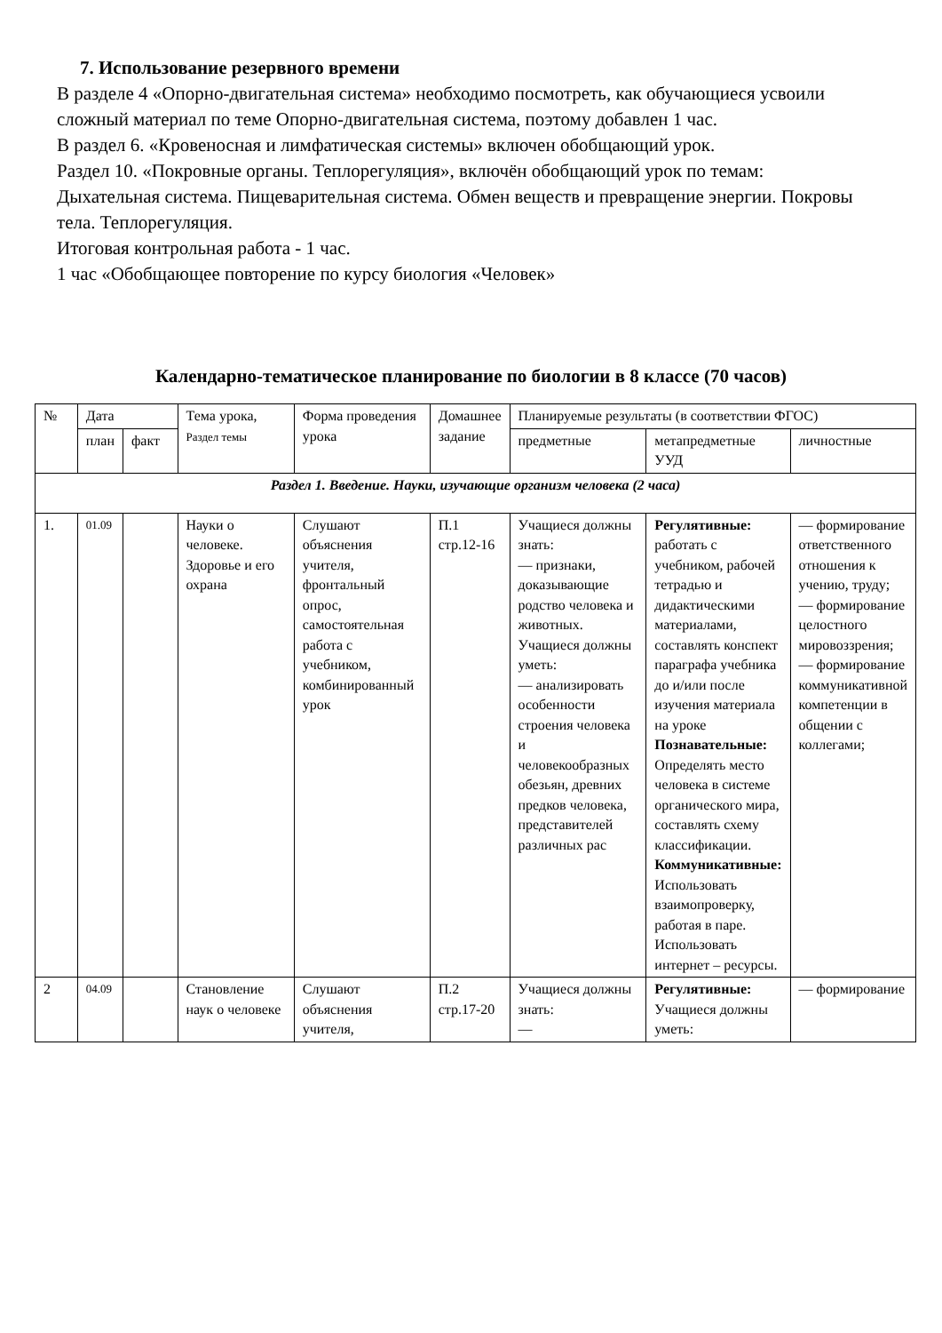7. Использование резервного времени
В разделе 4 «Опорно-двигательная система» необходимо посмотреть, как обучающиеся усвоили сложный материал по теме Опорно-двигательная система, поэтому добавлен 1 час.
В раздел 6. «Кровеносная и лимфатическая системы» включен обобщающий урок.
Раздел 10. «Покровные органы. Теплорегуляция», включён обобщающий урок по темам: Дыхательная система. Пищеварительная система. Обмен веществ и превращение энергии. Покровы тела. Теплорегуляция.
Итоговая контрольная работа - 1 час.
1 час «Обобщающее повторение по курсу биология «Человек»
Календарно-тематическое планирование по биологии в 8 классе (70 часов)
| № | Дата | | Тема урока, Раздел темы | Форма проведения урока | Домашнее задание | Планируемые результаты (в соответствии ФГОС) | | |
| --- | --- | --- | --- | --- | --- | --- | --- | --- |
| | план | факт | | | | предметные | метапредметные УУД | личностные |
| Раздел 1. Введение. Науки, изучающие организм человека (2 часа) | | | | | | | | |
| 1. | 01.09 | | Науки о человеке. Здоровье и его охрана | Слушают объяснения учителя, фронтальный опрос, самостоятельная работа с учебником, комбинированный урок | П.1 стр.12-16 | Учащиеся должны знать: — признаки, доказывающие родство человека и животных. Учащиеся должны уметь: — анализировать особенности строения человека и человекообразных обезьян, древних предков человека, представителей различных рас | Регулятивные: работать с учебником, рабочей тетрадью и дидактическими материалами, составлять конспект параграфа учебника до и/или после изучения материала на уроке Познавательные: Определять место человека в системе органического мира, составлять схему классификации. Коммуникативные: Использовать взаимопроверку, работая в паре. Использовать интернет – ресурсы. | — формирование ответственного отношения к учению, труду; — формирование целостного мировоззрения; — формирование коммуникативной компетенции в общении с коллегами; |
| 2 | 04.09 | | Становление наук о человеке | Слушают объяснения учителя, | П.2 стр.17-20 | Учащиеся должны знать: — | Регулятивные: Учащиеся должны уметь: | — формирование |